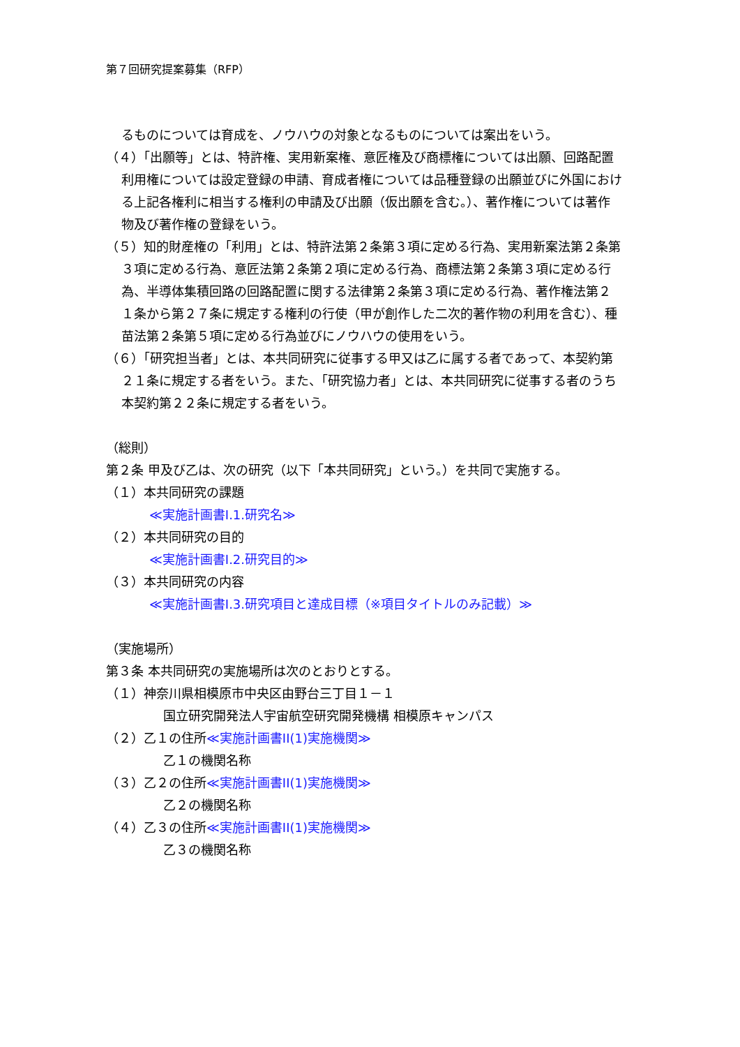第７回研究提案募集（RFP）
るものについては育成を、ノウハウの対象となるものについては案出をいう。
（４）「出願等」とは、特許権、実用新案権、意匠権及び商標権については出願、回路配置利用権については設定登録の申請、育成者権については品種登録の出願並びに外国における上記各権利に相当する権利の申請及び出願（仮出願を含む。）、著作権については著作物及び著作権の登録をいう。
（５）知的財産権の「利用」とは、特許法第２条第３項に定める行為、実用新案法第２条第３項に定める行為、意匠法第２条第２項に定める行為、商標法第２条第３項に定める行為、半導体集積回路の回路配置に関する法律第２条第３項に定める行為、著作権法第２１条から第２７条に規定する権利の行使（甲が創作した二次的著作物の利用を含む）、種苗法第２条第５項に定める行為並びにノウハウの使用をいう。
（６）「研究担当者」とは、本共同研究に従事する甲又は乙に属する者であって、本契約第２１条に規定する者をいう。また、「研究協力者」とは、本共同研究に従事する者のうち本契約第２２条に規定する者をいう。
（総則）
第２条 甲及び乙は、次の研究（以下「本共同研究」という。）を共同で実施する。
（１）本共同研究の課題
≪実施計画書I.1.研究名≫
（２）本共同研究の目的
≪実施計画書I.2.研究目的≫
（３）本共同研究の内容
≪実施計画書I.3.研究項目と達成目標（※項目タイトルのみ記載）≫
（実施場所）
第３条 本共同研究の実施場所は次のとおりとする。
（１）神奈川県相模原市中央区由野台三丁目１－１
国立研究開発法人宇宙航空研究開発機構 相模原キャンパス
（２）乙１の住所≪実施計画書II(1)実施機関≫
乙１の機関名称
（３）乙２の住所≪実施計画書II(1)実施機関≫
乙２の機関名称
（４）乙３の住所≪実施計画書II(1)実施機関≫
乙３の機関名称